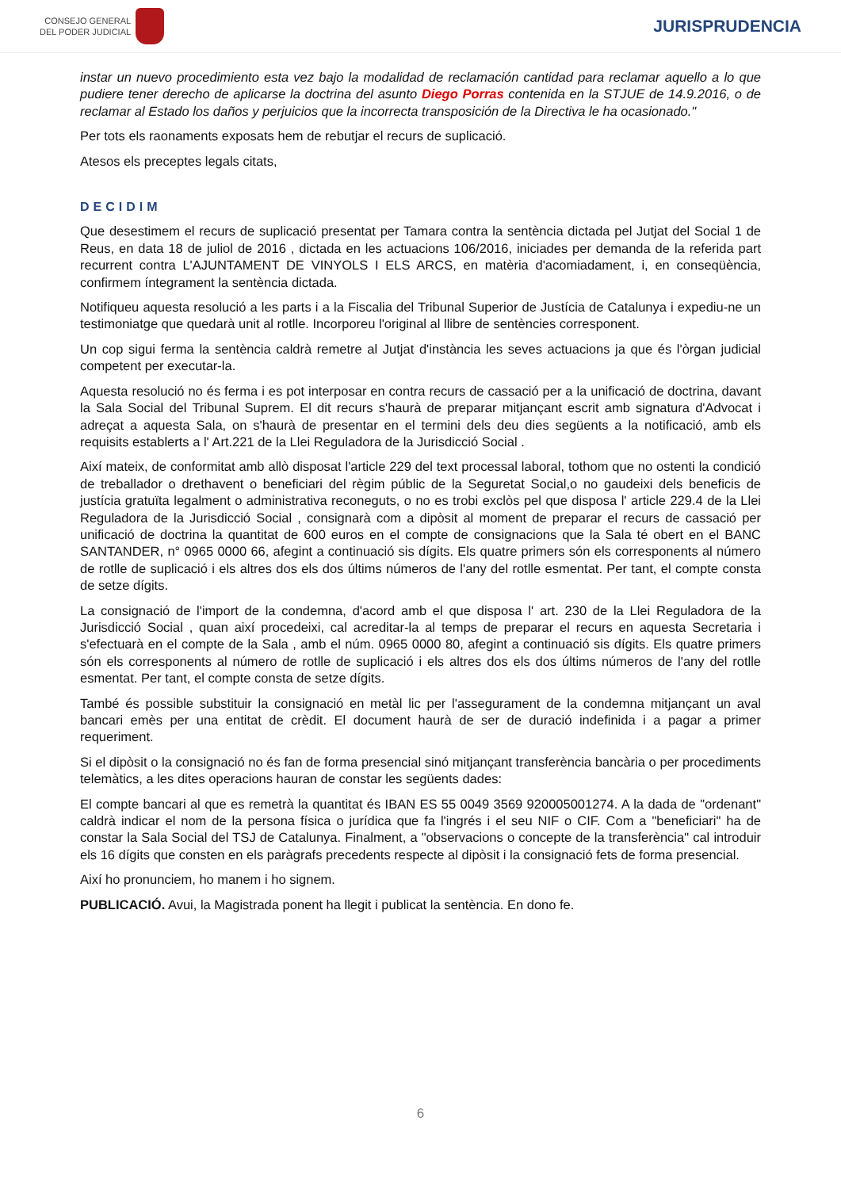CONSEJO GENERAL
DEL PODER JUDICIAL
JURISPRUDENCIA
instar un nuevo procedimiento esta vez bajo la modalidad de reclamación cantidad para reclamar aquello a lo que pudiere tener derecho de aplicarse la doctrina del asunto Diego Porras contenida en la STJUE de 14.9.2016, o de reclamar al Estado los daños y perjuicios que la incorrecta transposición de la Directiva le ha ocasionado."
Per tots els raonaments exposats hem de rebutjar el recurs de suplicació.
Atesos els preceptes legals citats,
DECIDIM
Que desestimem el recurs de suplicació presentat per Tamara contra la sentència dictada pel Jutjat del Social 1 de Reus, en data 18 de juliol de 2016 , dictada en les actuacions 106/2016, iniciades per demanda de la referida part recurrent contra L'AJUNTAMENT DE VINYOLS I ELS ARCS, en matèria d'acomiadament, i, en conseqüència, confirmem íntegrament la sentència dictada.
Notifiqueu aquesta resolució a les parts i a la Fiscalia del Tribunal Superior de Justícia de Catalunya i expediu-ne un testimoniatge que quedarà unit al rotlle. Incorporeu l'original al llibre de sentències corresponent.
Un cop sigui ferma la sentència caldrà remetre al Jutjat d'instància les seves actuacions ja que és l'òrgan judicial competent per executar-la.
Aquesta resolució no és ferma i es pot interposar en contra recurs de cassació per a la unificació de doctrina, davant la Sala Social del Tribunal Suprem. El dit recurs s'haurà de preparar mitjançant escrit amb signatura d'Advocat i adreçat a aquesta Sala, on s'haurà de presentar en el termini dels deu dies següents a la notificació, amb els requisits establerts a l' Art.221 de la Llei Reguladora de la Jurisdicció Social .
Així mateix, de conformitat amb allò disposat l'article 229 del text processal laboral, tothom que no ostenti la condició de treballador o drethavent o beneficiari del règim públic de la Seguretat Social,o no gaudeixi dels beneficis de justícia gratuïta legalment o administrativa reconeguts, o no es trobi exclòs pel que disposa l' article 229.4 de la Llei Reguladora de la Jurisdicció Social , consignarà com a dipòsit al moment de preparar el recurs de cassació per unificació de doctrina la quantitat de 600 euros en el compte de consignacions que la Sala té obert en el BANC SANTANDER, n° 0965 0000 66, afegint a continuació sis dígits. Els quatre primers són els corresponents al número de rotlle de suplicació i els altres dos els dos últims números de l'any del rotlle esmentat. Per tant, el compte consta de setze dígits.
La consignació de l'import de la condemna, d'acord amb el que disposa l' art. 230 de la Llei Reguladora de la Jurisdicció Social , quan així procedeixi, cal acreditar-la al temps de preparar el recurs en aquesta Secretaria i s'efectuarà en el compte de la Sala , amb el núm. 0965 0000 80, afegint a continuació sis dígits. Els quatre primers són els corresponents al número de rotlle de suplicació i els altres dos els dos últims números de l'any del rotlle esmentat. Per tant, el compte consta de setze dígits.
També és possible substituir la consignació en metàl lic per l'assegurament de la condemna mitjançant un aval bancari emès per una entitat de crèdit. El document haurà de ser de duració indefinida i a pagar a primer requeriment.
Si el dipòsit o la consignació no és fan de forma presencial sinó mitjançant transferència bancària o per procediments telemàtics, a les dites operacions hauran de constar les següents dades:
El compte bancari al que es remetrà la quantitat és IBAN ES 55 0049 3569 920005001274. A la dada de "ordenant" caldrà indicar el nom de la persona física o jurídica que fa l'ingrés i el seu NIF o CIF. Com a "beneficiari" ha de constar la Sala Social del TSJ de Catalunya. Finalment, a "observacions o concepte de la transferència" cal introduir els 16 dígits que consten en els paràgrafs precedents respecte al dipòsit i la consignació fets de forma presencial.
Així ho pronunciem, ho manem i ho signem.
PUBLICACIÓ. Avui, la Magistrada ponent ha llegit i publicat la sentència. En dono fe.
6